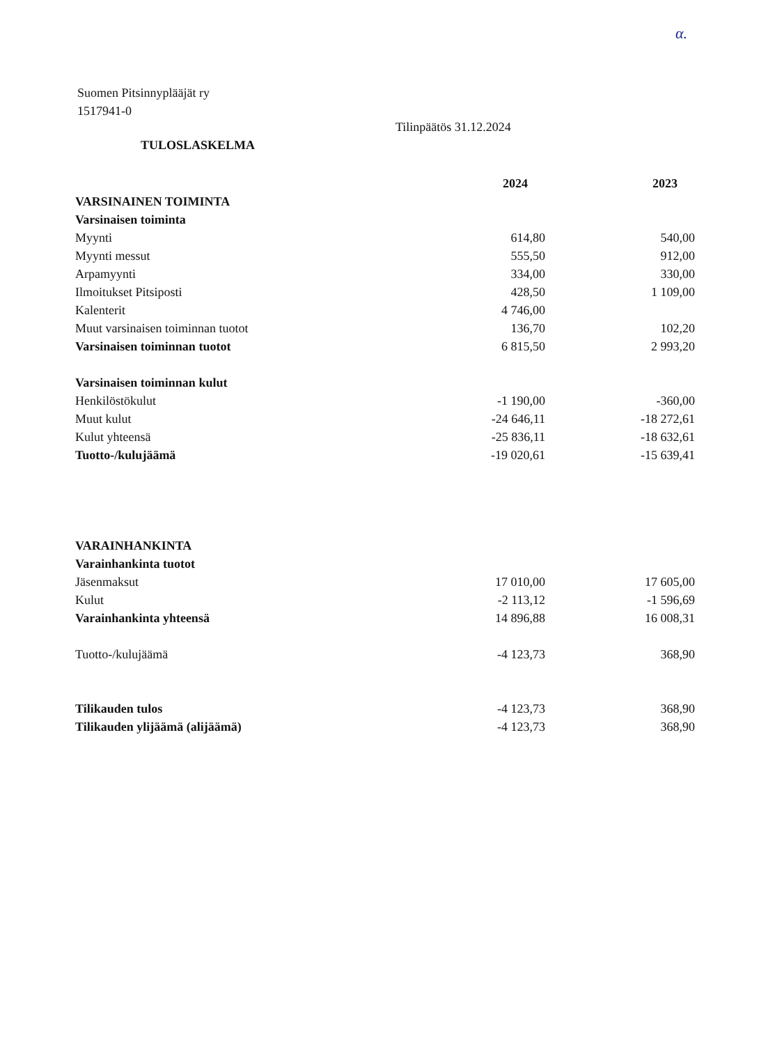α.
Suomen Pitsinnyplääjät ry
1517941-0
Tilinpäätös 31.12.2024
TULOSLASKELMA
| | 2024 | 2023 |
| VARSINAINEN TOIMINTA | | |
| Varsinaisen toiminta | | |
| Myynti | 614,80 | 540,00 |
| Myynti messut | 555,50 | 912,00 |
| Arpamyynti | 334,00 | 330,00 |
| Ilmoitukset Pitsiposti | 428,50 | 1 109,00 |
| Kalenterit | 4 746,00 | |
| Muut varsinaisen toiminnan tuotot | 136,70 | 102,20 |
| Varsinaisen toiminnan tuotot | 6 815,50 | 2 993,20 |
| Varsinaisen toiminnan kulut | | |
| Henkilöstökulut | -1 190,00 | -360,00 |
| Muut kulut | -24 646,11 | -18 272,61 |
| Kulut yhteensä | -25 836,11 | -18 632,61 |
| Tuotto-/kulujäämä | -19 020,61 | -15 639,41 |
| VARAINHANKINTA | | |
| Varainhankinta tuotot | | |
| Jäsenmaksut | 17 010,00 | 17 605,00 |
| Kulut | -2 113,12 | -1 596,69 |
| Varainhankinta yhteensä | 14 896,88 | 16 008,31 |
| Tuotto-/kulujäämä | -4 123,73 | 368,90 |
| Tilikauden tulos | -4 123,73 | 368,90 |
| Tilikauden ylijäämä (alijäämä) | -4 123,73 | 368,90 |